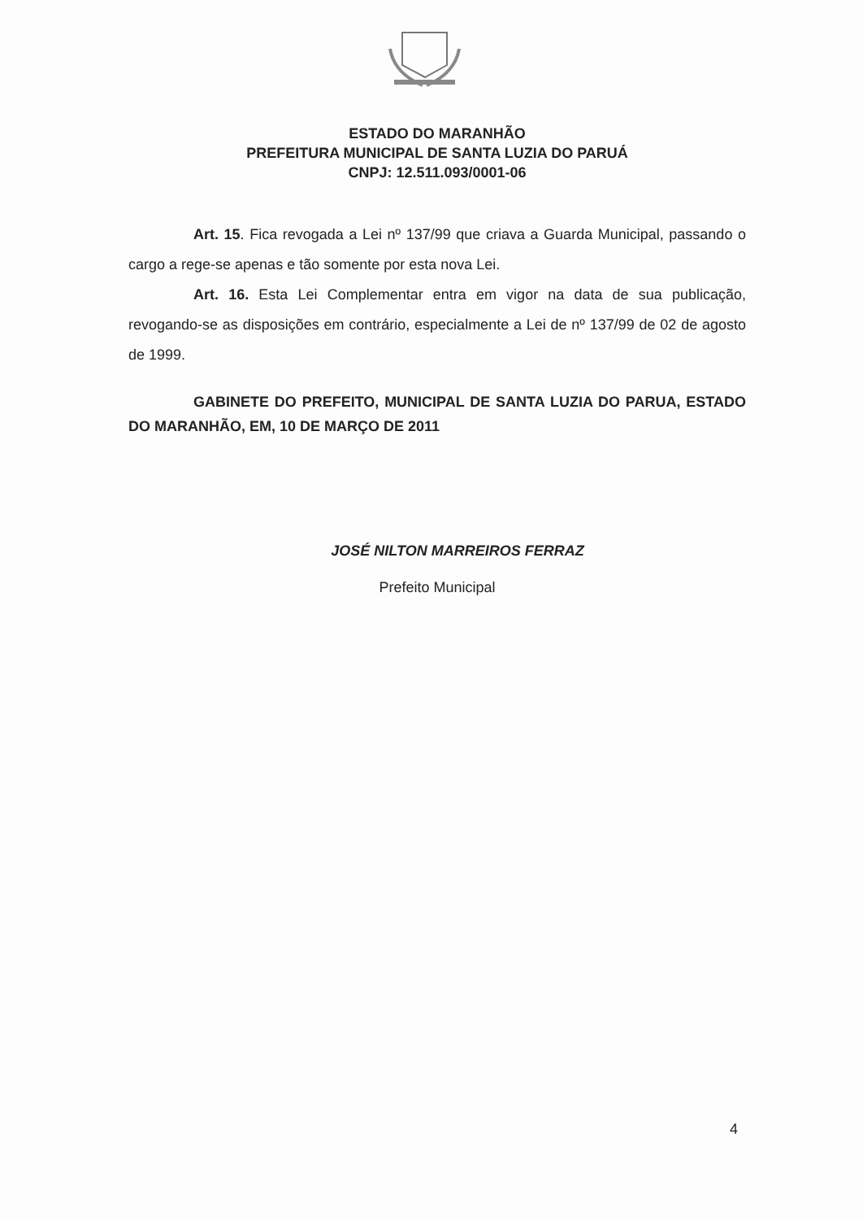ESTADO DO MARANHÃO
PREFEITURA MUNICIPAL DE SANTA LUZIA DO PARUÁ
CNPJ: 12.511.093/0001-06
Art. 15. Fica revogada a Lei nº 137/99 que criava a Guarda Municipal, passando o cargo a rege-se apenas e tão somente por esta nova Lei.
Art. 16. Esta Lei Complementar entra em vigor na data de sua publicação, revogando-se as disposições em contrário, especialmente a Lei de nº 137/99 de 02 de agosto de 1999.
GABINETE DO PREFEITO, MUNICIPAL DE SANTA LUZIA DO PARUA, ESTADO DO MARANHÃO, EM, 10 DE MARÇO DE 2011
JOSÉ NILTON MARREIROS FERRAZ
Prefeito Municipal
4